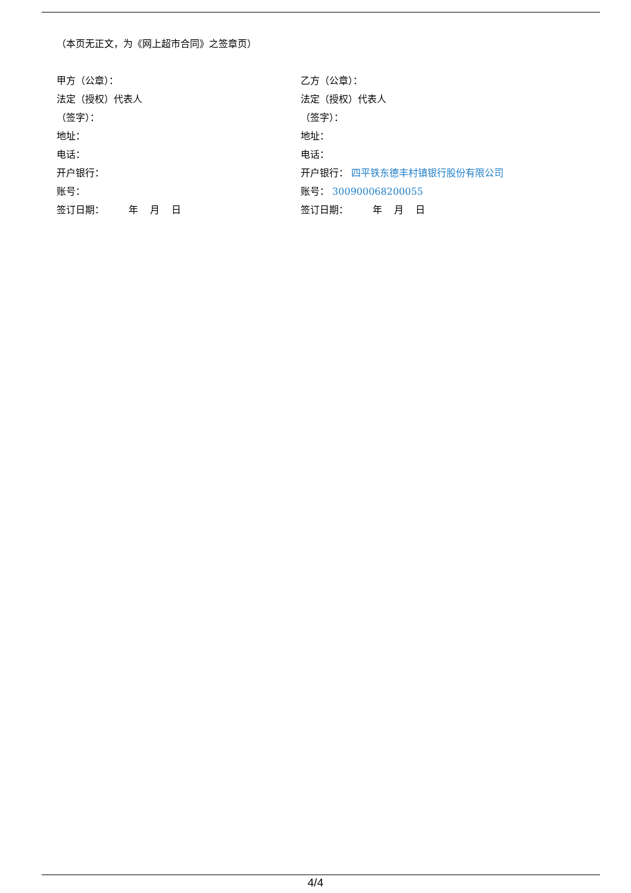（本页无正文，为《网上超市合同》之签章页）
甲方（公章）：
法定（授权）代表人
（签字）：
地址：
电话：
开户银行：
账号：
签订日期： 年 月 日
乙方（公章）：
法定（授权）代表人
（签字）：
地址：
电话：
开户银行： 四平铁东德丰村镇银行股份有限公司
账号： 300900068200055
签订日期： 年 月 日
4/4